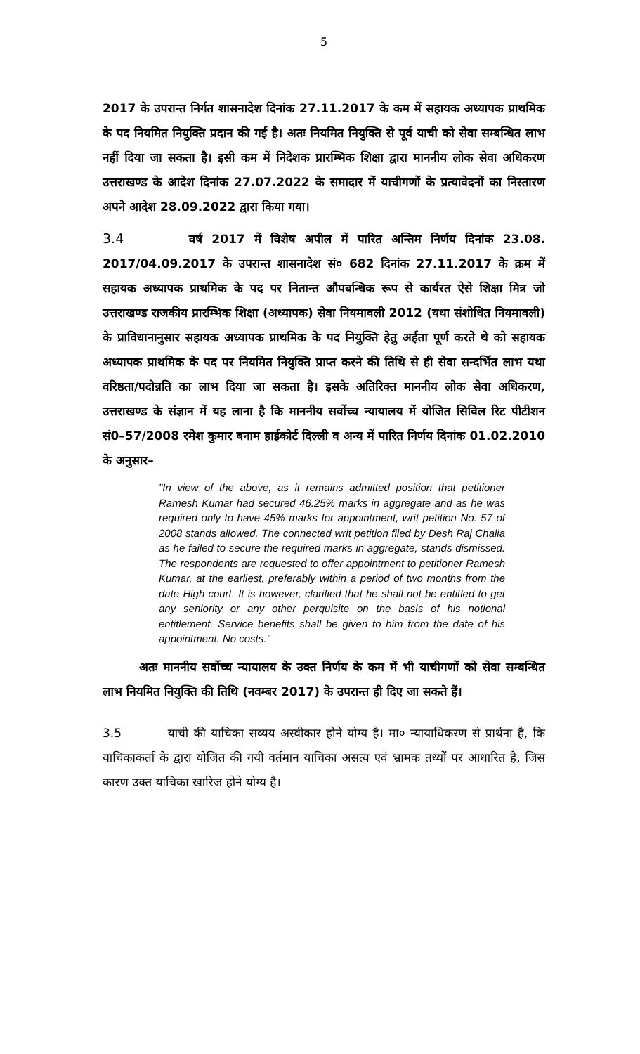5
2017 के उपरान्त निर्गत शासनादेश दिनांक 27.11.2017 के कम में सहायक अध्यापक प्राथमिक के पद नियमित नियुक्ति प्रदान की गई है। अतः नियमित नियुक्ति से पूर्व याची को सेवा सम्बन्धित लाभ नहीं दिया जा सकता है। इसी कम में निदेशक प्रारम्भिक शिक्षा द्वारा माननीय लोक सेवा अधिकरण उत्तराखण्ड के आदेश दिनांक 27.07.2022 के समादार में याचीगणों के प्रत्यावेदनों का निस्तारण अपने आदेश 28.09.2022 द्वारा किया गया।
3.4 वर्ष 2017 में विशेष अपील में पारित अन्तिम निर्णय दिनांक 23.08. 2017/04.09.2017 के उपरान्त शासनादेश सं० 682 दिनांक 27.11.2017 के क्रम में सहायक अध्यापक प्राथमिक के पद पर नितान्त औपबन्धिक रूप से कार्यरत ऐसे शिक्षा मित्र जो उत्तराखण्ड राजकीय प्रारम्भिक शिक्षा (अध्यापक) सेवा नियमावली 2012 (यथा संशोधित नियमावली) के प्राविधानानुसार सहायक अध्यापक प्राथमिक के पद नियुक्ति हेतु अर्हता पूर्ण करते थे को सहायक अध्यापक प्राथमिक के पद पर नियमित नियुक्ति प्राप्त करने की तिथि से ही सेवा सन्दर्भित लाभ यथा वरिष्ठता/पदोन्नति का लाभ दिया जा सकता है। इसके अतिरिक्त माननीय लोक सेवा अधिकरण, उत्तराखण्ड के संज्ञान में यह लाना है कि माननीय सर्वोच्च न्यायालय में योजित सिविल रिट पीटीशन सं0–57/2008 रमेश कुमार बनाम हाईकोर्ट दिल्ली व अन्य में पारित निर्णय दिनांक 01.02.2010 के अनुसार–
"In view of the above, as it remains admitted position that petitioner Ramesh Kumar had secured 46.25% marks in aggregate and as he was required only to have 45% marks for appointment, writ petition No. 57 of 2008 stands allowed. The connected writ petition filed by Desh Raj Chalia as he failed to secure the required marks in aggregate, stands dismissed. The respondents are requested to offer appointment to petitioner Ramesh Kumar, at the earliest, preferably within a period of two months from the date High court. It is however, clarified that he shall not be entitled to get any seniority or any other perquisite on the basis of his notional entitlement. Service benefits shall be given to him from the date of his appointment. No costs."
अतः माननीय सर्वोच्च न्यायालय के उक्त निर्णय के कम में भी याचीगणों को सेवा सम्बन्धित लाभ नियमित नियुक्ति की तिथि (नवम्बर 2017) के उपरान्त ही दिए जा सकते हैं।
3.5 याची की याचिका सव्यय अस्वीकार होने योग्य है। मा० न्यायाधिकरण से प्रार्थना है, कि याचिकाकर्ता के द्वारा योजित की गयी वर्तमान याचिका असत्य एवं भ्रामक तथ्यों पर आधारित है, जिस कारण उक्त याचिका खारिज होने योग्य है।